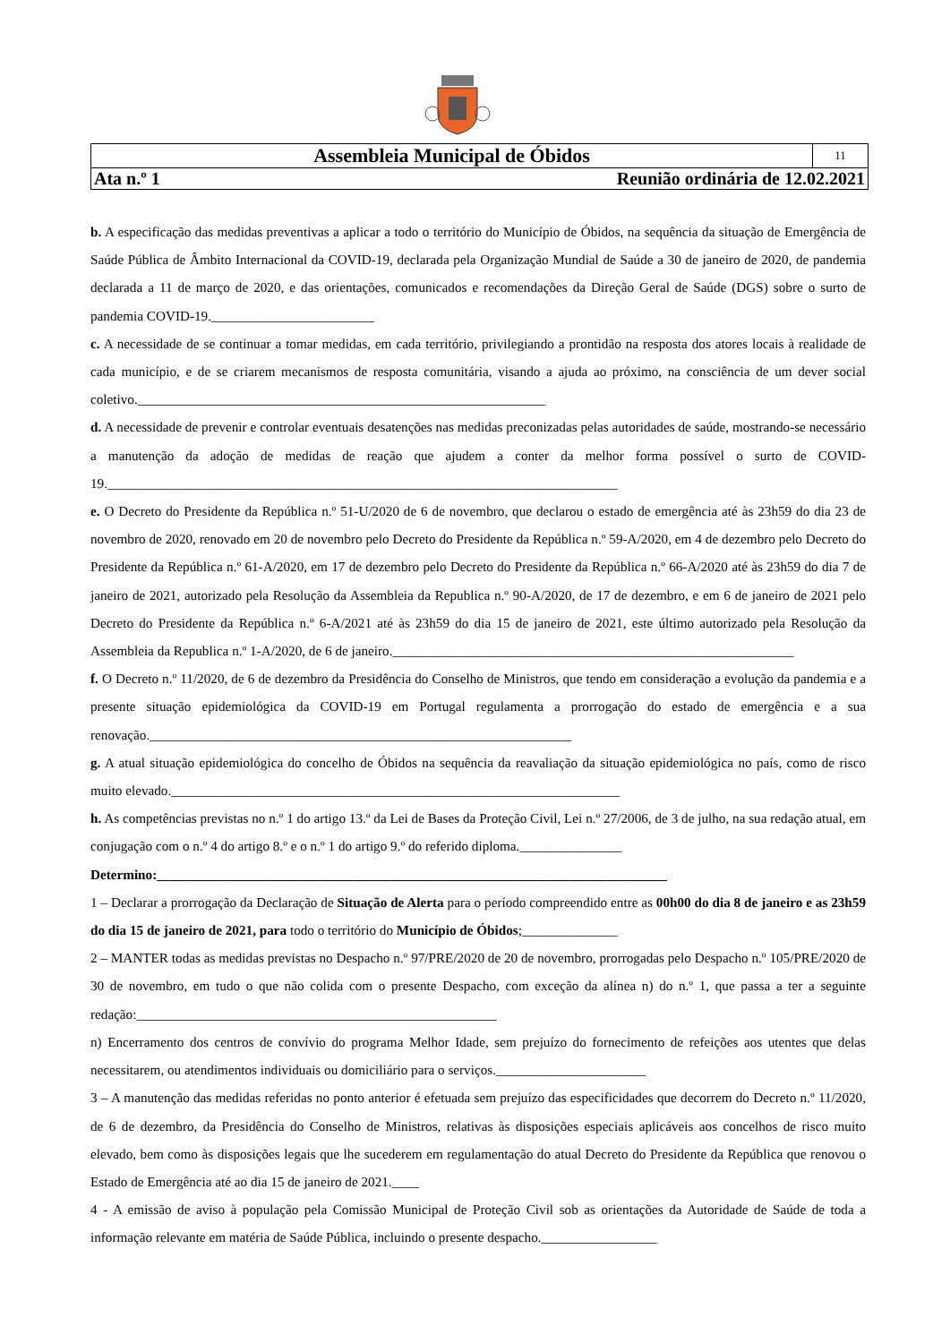| Assembleia Municipal de Óbidos | 11 |
| Ata n.º 1 Reunião ordinária de 12.02.2021 | |
b. A especificação das medidas preventivas a aplicar a todo o território do Município de Óbidos, na sequência da situação de Emergência de Saúde Pública de Âmbito Internacional da COVID-19, declarada pela Organização Mundial de Saúde a 30 de janeiro de 2020, de pandemia declarada a 11 de março de 2020, e das orientações, comunicados e recomendações da Direção Geral de Saúde (DGS) sobre o surto de pandemia COVID-19.________________________
c. A necessidade de se continuar a tomar medidas, em cada território, privilegiando a prontidão na resposta dos atores locais à realidade de cada município, e de se criarem mecanismos de resposta comunitária, visando a ajuda ao próximo, na consciência de um dever social coletivo.____________________________________________________________
d. A necessidade de prevenir e controlar eventuais desatenções nas medidas preconizadas pelas autoridades de saúde, mostrando-se necessário a manutenção da adoção de medidas de reação que ajudem a conter da melhor forma possível o surto de COVID-19.___________________________________________________________________________
e. O Decreto do Presidente da República n.º 51-U/2020 de 6 de novembro, que declarou o estado de emergência até às 23h59 do dia 23 de novembro de 2020, renovado em 20 de novembro pelo Decreto do Presidente da República n.º 59-A/2020, em 4 de dezembro pelo Decreto do Presidente da República n.º 61-A/2020, em 17 de dezembro pelo Decreto do Presidente da República n.º 66-A/2020 até às 23h59 do dia 7 de janeiro de 2021, autorizado pela Resolução da Assembleia da Republica n.º 90-A/2020, de 17 de dezembro, e em 6 de janeiro de 2021 pelo Decreto do Presidente da República n.º 6-A/2021 até às 23h59 do dia 15 de janeiro de 2021, este último autorizado pela Resolução da Assembleia da Republica n.º 1-A/2020, de 6 de janeiro.___________________________________________________________
f. O Decreto n.º 11/2020, de 6 de dezembro da Presidência do Conselho de Ministros, que tendo em consideração a evolução da pandemia e a presente situação epidemiológica da COVID-19 em Portugal regulamenta a prorrogação do estado de emergência e a sua renovação.______________________________________________________________
g. A atual situação epidemiológica do concelho de Óbidos na sequência da reavaliação da situação epidemiológica no país, como de risco muito elevado.__________________________________________________________________
h. As competências previstas no n.º 1 do artigo 13.º da Lei de Bases da Proteção Civil, Lei n.º 27/2006, de 3 de julho, na sua redação atual, em conjugação com o n.º 4 do artigo 8.º e o n.º 1 do artigo 9.º do referido diploma._______________
Determino:___________________________________________________________________________
1 – Declarar a prorrogação da Declaração de Situação de Alerta para o período compreendido entre as 00h00 do dia 8 de janeiro e as 23h59 do dia 15 de janeiro de 2021, para todo o território do Município de Óbidos;______________
2 – MANTER todas as medidas previstas no Despacho n.º 97/PRE/2020 de 20 de novembro, prorrogadas pelo Despacho n.º 105/PRE/2020 de 30 de novembro, em tudo o que não colida com o presente Despacho, com exceção da alínea n) do n.º 1, que passa a ter a seguinte redação:_____________________________________________________
n) Encerramento dos centros de convívio do programa Melhor Idade, sem prejuízo do fornecimento de refeições aos utentes que delas necessitarem, ou atendimentos individuais ou domiciliário para o serviços.______________________
3 – A manutenção das medidas referidas no ponto anterior é efetuada sem prejuízo das especificidades que decorrem do Decreto n.º 11/2020, de 6 de dezembro, da Presidência do Conselho de Ministros, relativas às disposições especiais aplicáveis aos concelhos de risco muito elevado, bem como às disposições legais que lhe sucederem em regulamentação do atual Decreto do Presidente da República que renovou o Estado de Emergência até ao dia 15 de janeiro de 2021.____
4 - A emissão de aviso à população pela Comissão Municipal de Proteção Civil sob as orientações da Autoridade de Saúde de toda a informação relevante em matéria de Saúde Pública, incluindo o presente despacho._________________